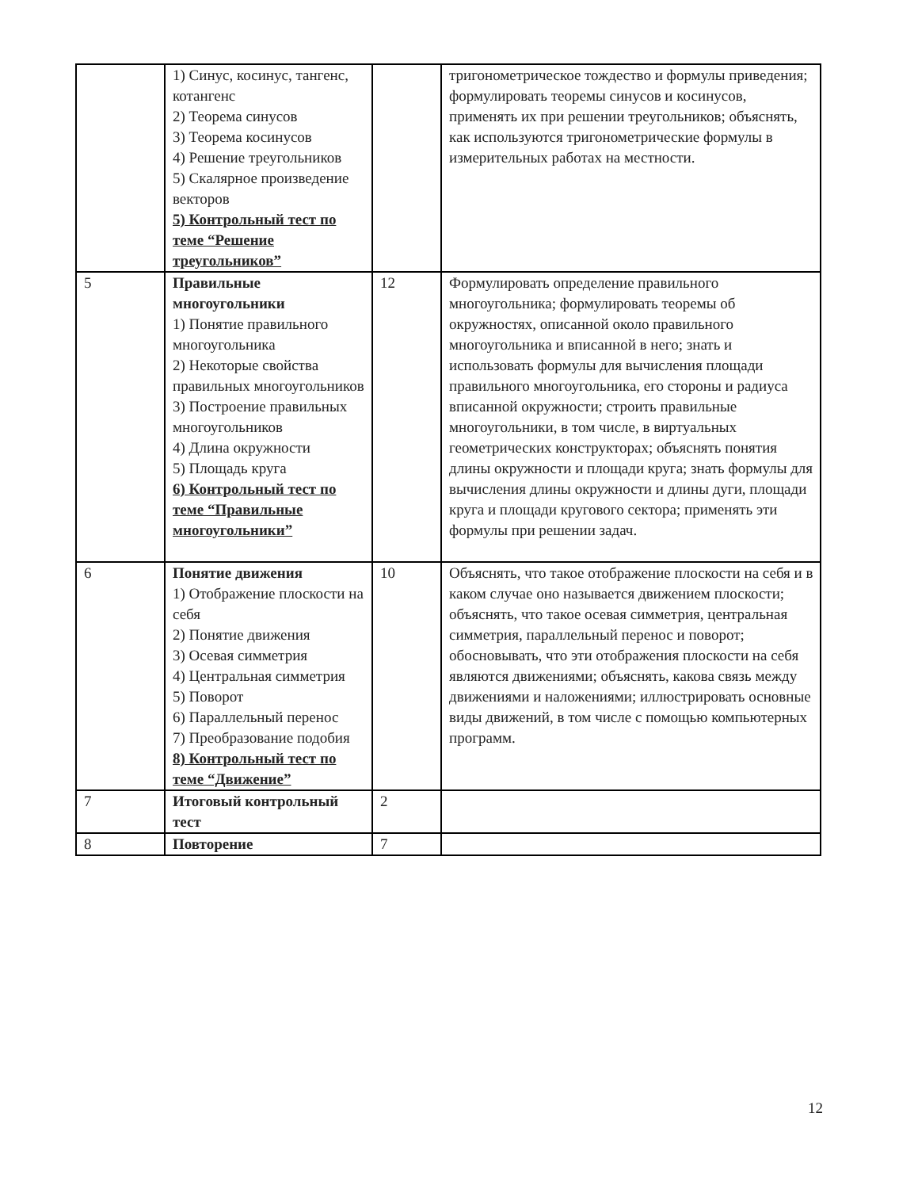| | 1) Синус, косинус, тангенс, котангенс 2) Теорема синусов 3) Теорема косинусов 4) Решение треугольников 5) Скалярное произведение векторов 5) Контрольный тест по теме “Решение треугольников” | | тригонометрическое тождество и формулы приведения; формулировать теоремы синусов и косинусов, применять их при решении треугольников; объяснять, как используются тригонометрические формулы в измерительных работах на местности. |
| 5 | Правильные многоугольники 1) Понятие правильного многоугольника 2) Некоторые свойства правильных многоугольников 3) Построение правильных многоугольников 4) Длина окружности 5) Площадь круга 6) Контрольный тест по теме “Правильные многоугольники” | 12 | Формулировать определение правильного многоугольника; формулировать теоремы об окружностях, описанной около правильного многоугольника и вписанной в него; знать и использовать формулы для вычисления площади правильного многоугольника, его стороны и радиуса вписанной окружности; строить правильные многоугольники, в том числе, в виртуальных геометрических конструкторах; объяснять понятия длины окружности и площади круга; знать формулы для вычисления длины окружности и длины дуги, площади круга и площади кругового сектора; применять эти формулы при решении задач. |
| 6 | Понятие движения 1) Отображение плоскости на себя 2) Понятие движения 3) Осевая симметрия 4) Центральная симметрия 5) Поворот 6) Параллельный перенос 7) Преобразование подобия 8) Контрольный тест по теме “Движение” | 10 | Объяснять, что такое отображение плоскости на себя и в каком случае оно называется движением плоскости; объяснять, что такое осевая симметрия, центральная симметрия, параллельный перенос и поворот; обосновывать, что эти отображения плоскости на себя являются движениями; объяснять, какова связь между движениями и наложениями; иллюстрировать основные виды движений, в том числе с помощью компьютерных программ. |
| 7 | Итоговый контрольный тест | 2 | |
| 8 | Повторение | 7 | |
12